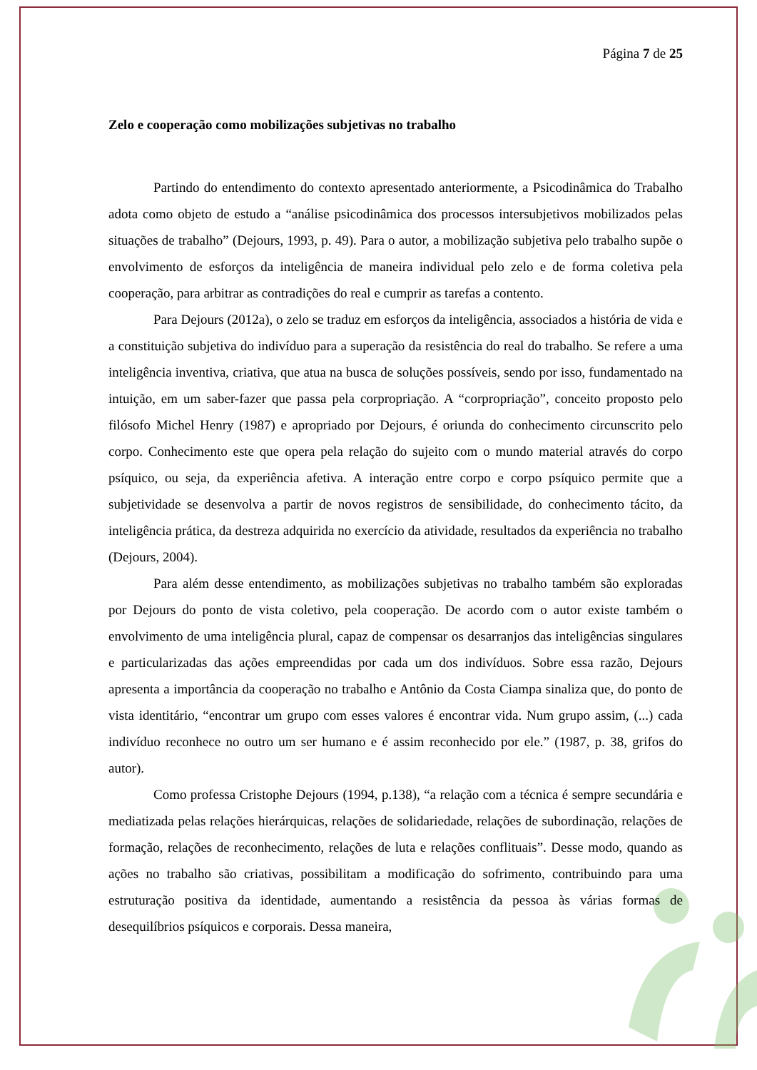Página 7 de 25
Zelo e cooperação como mobilizações subjetivas no trabalho
Partindo do entendimento do contexto apresentado anteriormente, a Psicodinâmica do Trabalho adota como objeto de estudo a “análise psicodinâmica dos processos intersubjetivos mobilizados pelas situações de trabalho” (Dejours, 1993, p. 49). Para o autor, a mobilização subjetiva pelo trabalho supõe o envolvimento de esforços da inteligência de maneira individual pelo zelo e de forma coletiva pela cooperação, para arbitrar as contradições do real e cumprir as tarefas a contento.
Para Dejours (2012a), o zelo se traduz em esforços da inteligência, associados a história de vida e a constituição subjetiva do indivíduo para a superação da resistência do real do trabalho. Se refere a uma inteligência inventiva, criativa, que atua na busca de soluções possíveis, sendo por isso, fundamentado na intuição, em um saber-fazer que passa pela corpropriação. A “corpropriação”, conceito proposto pelo filósofo Michel Henry (1987) e apropriado por Dejours, é oriunda do conhecimento circunscrito pelo corpo. Conhecimento este que opera pela relação do sujeito com o mundo material através do corpo psíquico, ou seja, da experiência afetiva. A interação entre corpo e corpo psíquico permite que a subjetividade se desenvolva a partir de novos registros de sensibilidade, do conhecimento tácito, da inteligência prática, da destreza adquirida no exercício da atividade, resultados da experiência no trabalho (Dejours, 2004).
Para além desse entendimento, as mobilizações subjetivas no trabalho também são exploradas por Dejours do ponto de vista coletivo, pela cooperação. De acordo com o autor existe também o envolvimento de uma inteligência plural, capaz de compensar os desarranjos das inteligências singulares e particularizadas das ações empreendidas por cada um dos indivíduos. Sobre essa razão, Dejours apresenta a importância da cooperação no trabalho e Antônio da Costa Ciampa sinaliza que, do ponto de vista identitário, “encontrar um grupo com esses valores é encontrar vida. Num grupo assim, (...) cada indivíduo reconhece no outro um ser humano e é assim reconhecido por ele.” (1987, p. 38, grifos do autor).
Como professa Cristophe Dejours (1994, p.138), “a relação com a técnica é sempre secundária e mediatizada pelas relações hierárquicas, relações de solidariedade, relações de subordinação, relações de formação, relações de reconhecimento, relações de luta e relações conflituais”. Desse modo, quando as ações no trabalho são criativas, possibilitam a modificação do sofrimento, contribuindo para uma estruturação positiva da identidade, aumentando a resistência da pessoa às várias formas de desequilíbrios psíquicos e corporais. Dessa maneira,